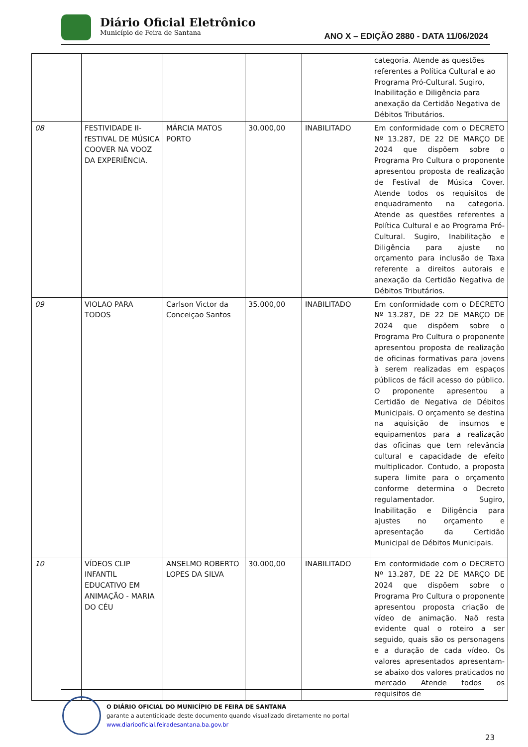Diário Oficial Eletrônico
Município de Feira de Santana
ANO X – EDIÇÃO 2880 - DATA 11/06/2024
| | | | | | categoria. Atende as questões referentes a Política Cultural e ao Programa Pró-Cultural. Sugiro, Inabilitação e Diligência para anexação da Certidão Negativa de Débitos Tributários. |
| 08 | FESTIVIDADE II- fESTIVAL DE MÚSICA COOVER NA VOOZ DA EXPERIÊNCIA. | MÁRCIA MATOS PORTO | 30.000,00 | INABILITADO | Em conformidade com o DECRETO Nº 13.287, DE 22 DE MARÇO DE 2024 que dispõem sobre o Programa Pro Cultura o proponente apresentou proposta de realização de Festival de Música Cover. Atende todos os requisitos de enquadramento na categoria. Atende as questões referentes a Política Cultural e ao Programa Pró-Cultural. Sugiro, Inabilitação e Diligência para ajuste no orçamento para inclusão de Taxa referente a direitos autorais e anexação da Certidão Negativa de Débitos Tributários. |
| 09 | VIOLAO PARA TODOS | Carlson Victor da Conceiçao Santos | 35.000,00 | INABILITADO | Em conformidade com o DECRETO Nº 13.287, DE 22 DE MARÇO DE 2024 que dispõem sobre o Programa Pro Cultura o proponente apresentou proposta de realização de oficinas formativas para jovens à serem realizadas em espaços públicos de fácil acesso do público. O proponente apresentou a Certidão de Negativa de Débitos Municipais. O orçamento se destina na aquisição de insumos e equipamentos para a realização das oficinas que tem relevância cultural e capacidade de efeito multiplicador. Contudo, a proposta supera limite para o orçamento conforme determina o Decreto regulamentador. Sugiro, Inabilitação e Diligência para ajustes no orçamento e apresentação da Certidão Municipal de Débitos Municipais. |
| 10 | VÍDEOS CLIP INFANTIL EDUCATIVO EM ANIMAÇÃO - MARIA DO CÉU | ANSELMO ROBERTO LOPES DA SILVA | 30.000,00 | INABILITADO | Em conformidade com o DECRETO Nº 13.287, DE 22 DE MARÇO DE 2024 que dispõem sobre o Programa Pro Cultura o proponente apresentou proposta criação de vídeo de animação. Naõ resta evidente qual o roteiro a ser seguido, quais são os personagens e a duração de cada vídeo. Os valores apresentados apresentam-se abaixo dos valores praticados no mercado Atende todos os requisitos de |
O DIÁRIO OFICIAL DO MUNICÍPIO DE FEIRA DE SANTANA
garante a autenticidade deste documento quando visualizado diretamente no portal
www.diariooficial.feiradesantana.ba.gov.br
23